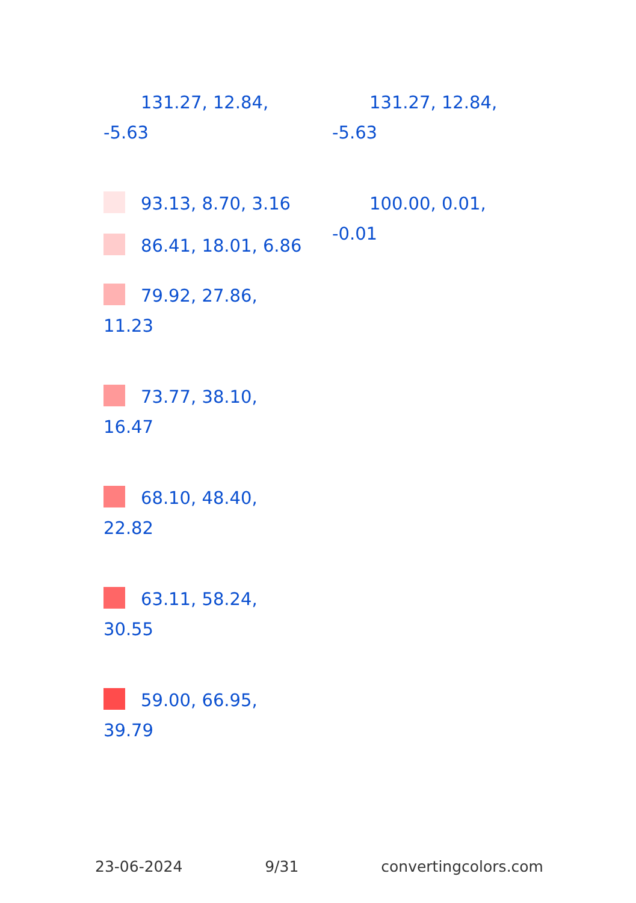131.27, 12.84, -5.63
93.13, 8.70, 3.16
86.41, 18.01, 6.86
79.92, 27.86, 11.23
73.77, 38.10, 16.47
68.10, 48.40, 22.82
63.11, 58.24, 30.55
59.00, 66.95, 39.79
131.27, 12.84, -5.63
100.00, 0.01, -0.01
23-06-2024 9/31 convertingcolors.com